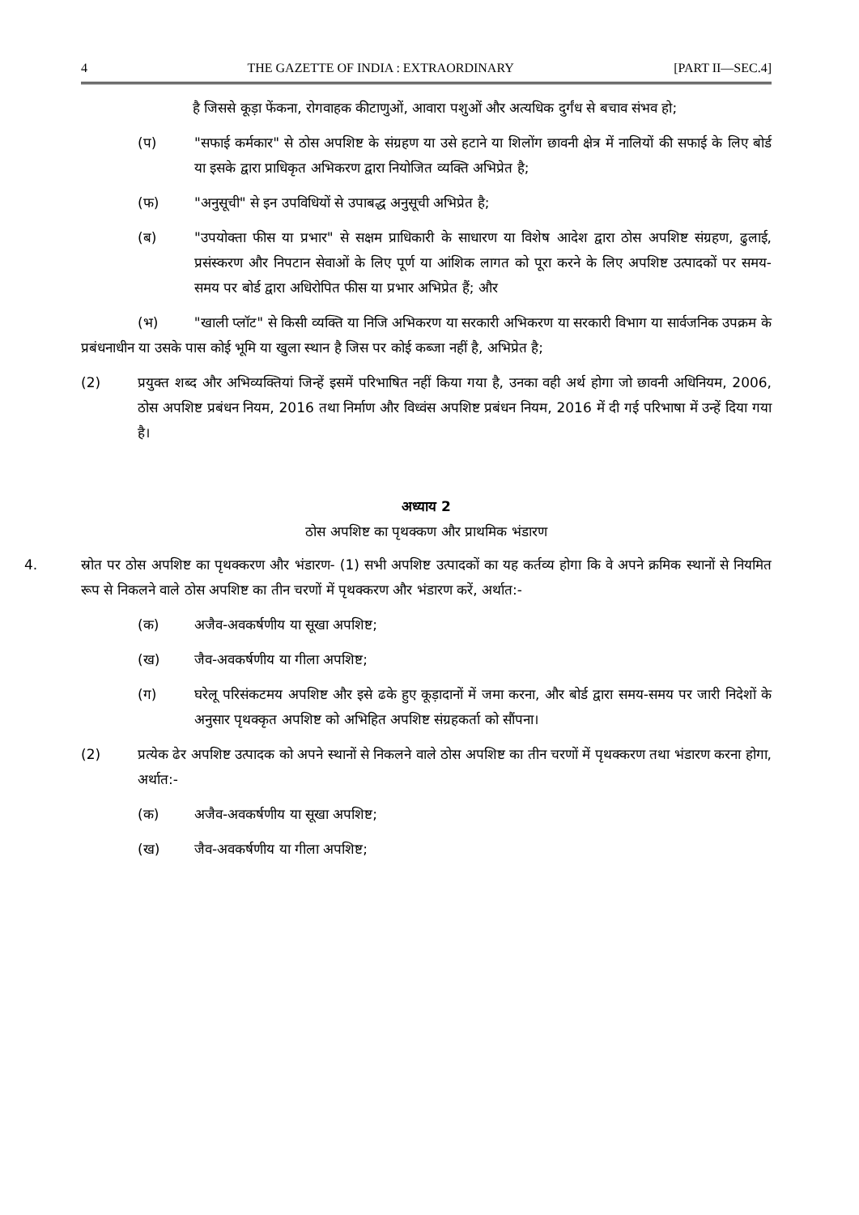4 THE GAZETTE OF INDIA : EXTRAORDINARY [PART II—SEC.4]
है जिससे कूड़ा फेंकना, रोगवाहक कीटाणुओं, आवारा पशुओं और अत्यधिक दुर्गंध से बचाव संभव हो;
(प) "सफाई कर्मकार" से ठोस अपशिष्ट के संग्रहण या उसे हटाने या शिलोंग छावनी क्षेत्र में नालियों की सफाई के लिए बोर्ड या इसके द्वारा प्राधिकृत अभिकरण द्वारा नियोजित व्यक्ति अभिप्रेत है;
(फ) "अनुसूची" से इन उपविधियों से उपाबद्ध अनुसूची अभिप्रेत है;
(ब) "उपयोक्ता फीस या प्रभार" से सक्षम प्राधिकारी के साधारण या विशेष आदेश द्वारा ठोस अपशिष्ट संग्रहण, ढुलाई, प्रसंस्करण और निपटान सेवाओं के लिए पूर्ण या आंशिक लागत को पूरा करने के लिए अपशिष्ट उत्पादकों पर समय-समय पर बोर्ड द्वारा अधिरोपित फीस या प्रभार अभिप्रेत हैं; और
(भ) "खाली प्लॉट" से किसी व्यक्ति या निजि अभिकरण या सरकारी अभिकरण या सरकारी विभाग या सार्वजनिक उपक्रम के प्रबंधनाधीन या उसके पास कोई भूमि या खुला स्थान है जिस पर कोई कब्जा नहीं है, अभिप्रेत है;
(2) प्रयुक्त शब्द और अभिव्यक्तियां जिन्हें इसमें परिभाषित नहीं किया गया है, उनका वही अर्थ होगा जो छावनी अधिनियम, 2006, ठोस अपशिष्ट प्रबंधन नियम, 2016 तथा निर्माण और विध्वंस अपशिष्ट प्रबंधन नियम, 2016 में दी गई परिभाषा में उन्हें दिया गया है।
अध्याय 2
ठोस अपशिष्ट का पृथक्कण और प्राथमिक भंडारण
4. स्रोत पर ठोस अपशिष्ट का पृथक्करण और भंडारण- (1) सभी अपशिष्ट उत्पादकों का यह कर्तव्य होगा कि वे अपने क्रमिक स्थानों से नियमित रूप से निकलने वाले ठोस अपशिष्ट का तीन चरणों में पृथक्करण और भंडारण करें, अर्थात:-
(क) अजैव-अवकर्षणीय या सूखा अपशिष्ट;
(ख) जैव-अवकर्षणीय या गीला अपशिष्ट;
(ग) घरेलू परिसंकटमय अपशिष्ट और इसे ढके हुए कूड़ादानों में जमा करना, और बोर्ड द्वारा समय-समय पर जारी निदेशों के अनुसार पृथक्कृत अपशिष्ट को अभिहित अपशिष्ट संग्रहकर्ता को सौंपना।
(2) प्रत्येक ढेर अपशिष्ट उत्पादक को अपने स्थानों से निकलने वाले ठोस अपशिष्ट का तीन चरणों में पृथक्करण तथा भंडारण करना होगा, अर्थात:-
(क) अजैव-अवकर्षणीय या सूखा अपशिष्ट;
(ख) जैव-अवकर्षणीय या गीला अपशिष्ट;